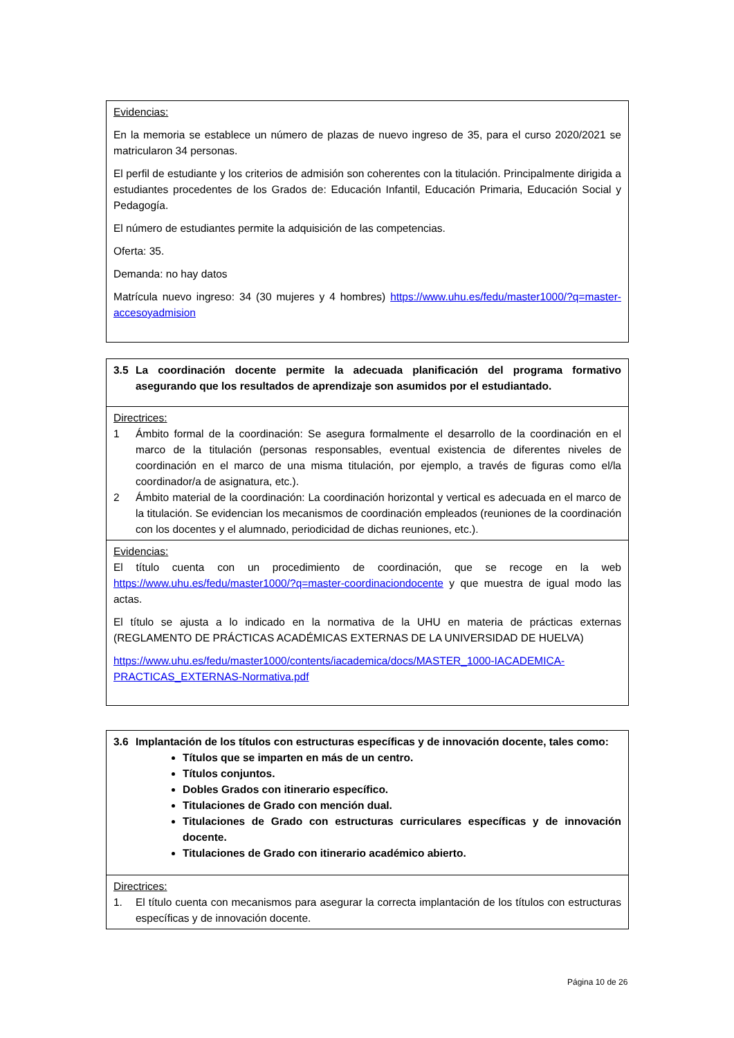| Evidencias: En la memoria se establece un número de plazas de nuevo ingreso de 35, para el curso 2020/2021 se matricularon 34 personas. El perfil de estudiante y los criterios de admisión son coherentes con la titulación. Principalmente dirigida a estudiantes procedentes de los Grados de: Educación Infantil, Educación Primaria, Educación Social y Pedagogía. El número de estudiantes permite la adquisición de las competencias. Oferta: 35. Demanda: no hay datos Matrícula nuevo ingreso: 34 (30 mujeres y 4 hombres) https://www.uhu.es/fedu/master1000/?q=master-accesoyadmision |
| 3.5 La coordinación docente permite la adecuada planificación del programa formativo asegurando que los resultados de aprendizaje son asumidos por el estudiantado. |
| Directrices: 1 Ámbito formal de la coordinación: Se asegura formalmente el desarrollo de la coordinación en el marco de la titulación (personas responsables, eventual existencia de diferentes niveles de coordinación en el marco de una misma titulación, por ejemplo, a través de figuras como el/la coordinador/a de asignatura, etc.). 2 Ámbito material de la coordinación: La coordinación horizontal y vertical es adecuada en el marco de la titulación. Se evidencian los mecanismos de coordinación empleados (reuniones de la coordinación con los docentes y el alumnado, periodicidad de dichas reuniones, etc.). |
| Evidencias: El título cuenta con un procedimiento de coordinación, que se recoge en la web https://www.uhu.es/fedu/master1000/?q=master-coordinaciondocente y que muestra de igual modo las actas. El título se ajusta a lo indicado en la normativa de la UHU en materia de prácticas externas (REGLAMENTO DE PRÁCTICAS ACADÉMICAS EXTERNAS DE LA UNIVERSIDAD DE HUELVA) https://www.uhu.es/fedu/master1000/contents/iacademica/docs/MASTER_1000-IACADEMICA-PRACTICAS_EXTERNAS-Normativa.pdf |
| 3.6 Implantación de los títulos con estructuras específicas y de innovación docente, tales como: Títulos que se imparten en más de un centro. Títulos conjuntos. Dobles Grados con itinerario específico. Titulaciones de Grado con mención dual. Titulaciones de Grado con estructuras curriculares específicas y de innovación docente. Titulaciones de Grado con itinerario académico abierto. |
| Directrices: 1. El título cuenta con mecanismos para asegurar la correcta implantación de los títulos con estructuras específicas y de innovación docente. |
Página 10 de 26